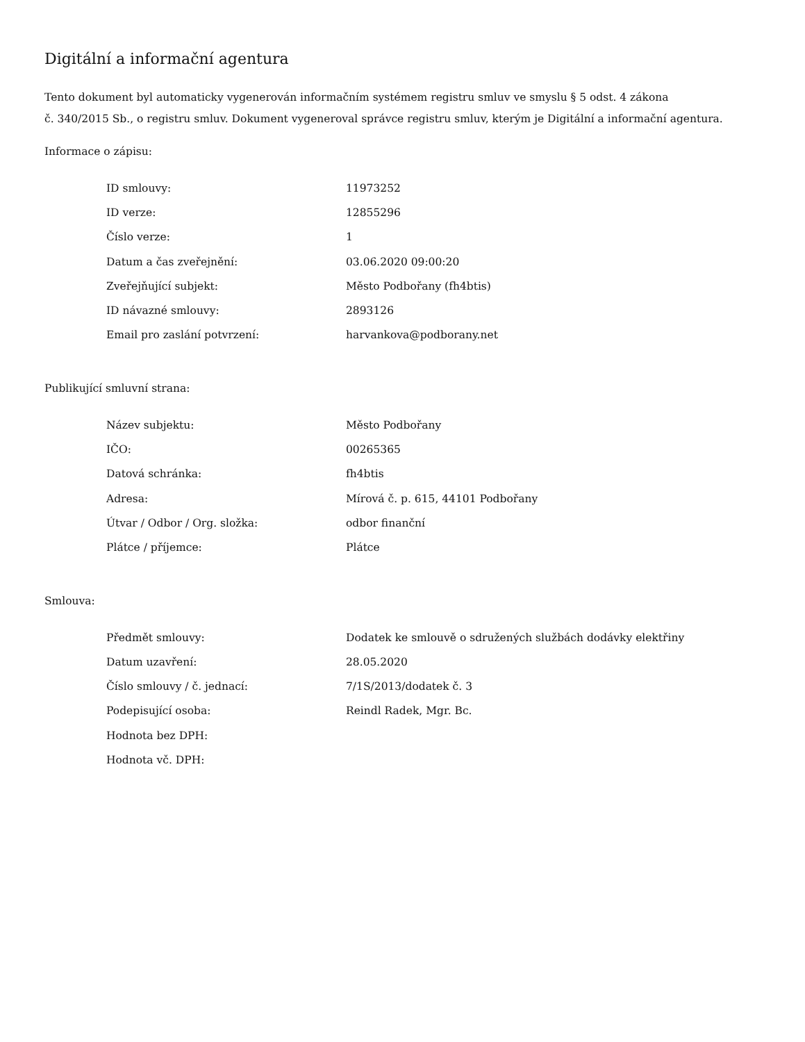Digitální a informační agentura
Tento dokument byl automaticky vygenerován informačním systémem registru smluv ve smyslu § 5 odst. 4 zákona
č. 340/2015 Sb., o registru smluv. Dokument vygeneroval správce registru smluv, kterým je Digitální a informační agentura.
Informace o zápisu:
| ID smlouvy: | 11973252 |
| ID verze: | 12855296 |
| Číslo verze: | 1 |
| Datum a čas zveřejnění: | 03.06.2020 09:00:20 |
| Zveřejňující subjekt: | Město Podbořany (fh4btis) |
| ID návazné smlouvy: | 2893126 |
| Email pro zaslání potvrzení: | harvankova@podborany.net |
Publikující smluvní strana:
| Název subjektu: | Město Podbořany |
| IČO: | 00265365 |
| Datová schránka: | fh4btis |
| Adresa: | Mírová č. p. 615, 44101 Podbořany |
| Útvar / Odbor / Org. složka: | odbor finanční |
| Plátce / příjemce: | Plátce |
Smlouva:
| Předmět smlouvy: | Dodatek ke smlouvě o sdružených službách dodávky elektřiny |
| Datum uzavření: | 28.05.2020 |
| Číslo smlouvy / č. jednací: | 7/1S/2013/dodatek č. 3 |
| Podepisující osoba: | Reindl Radek, Mgr. Bc. |
| Hodnota bez DPH: | |
| Hodnota vč. DPH: | |